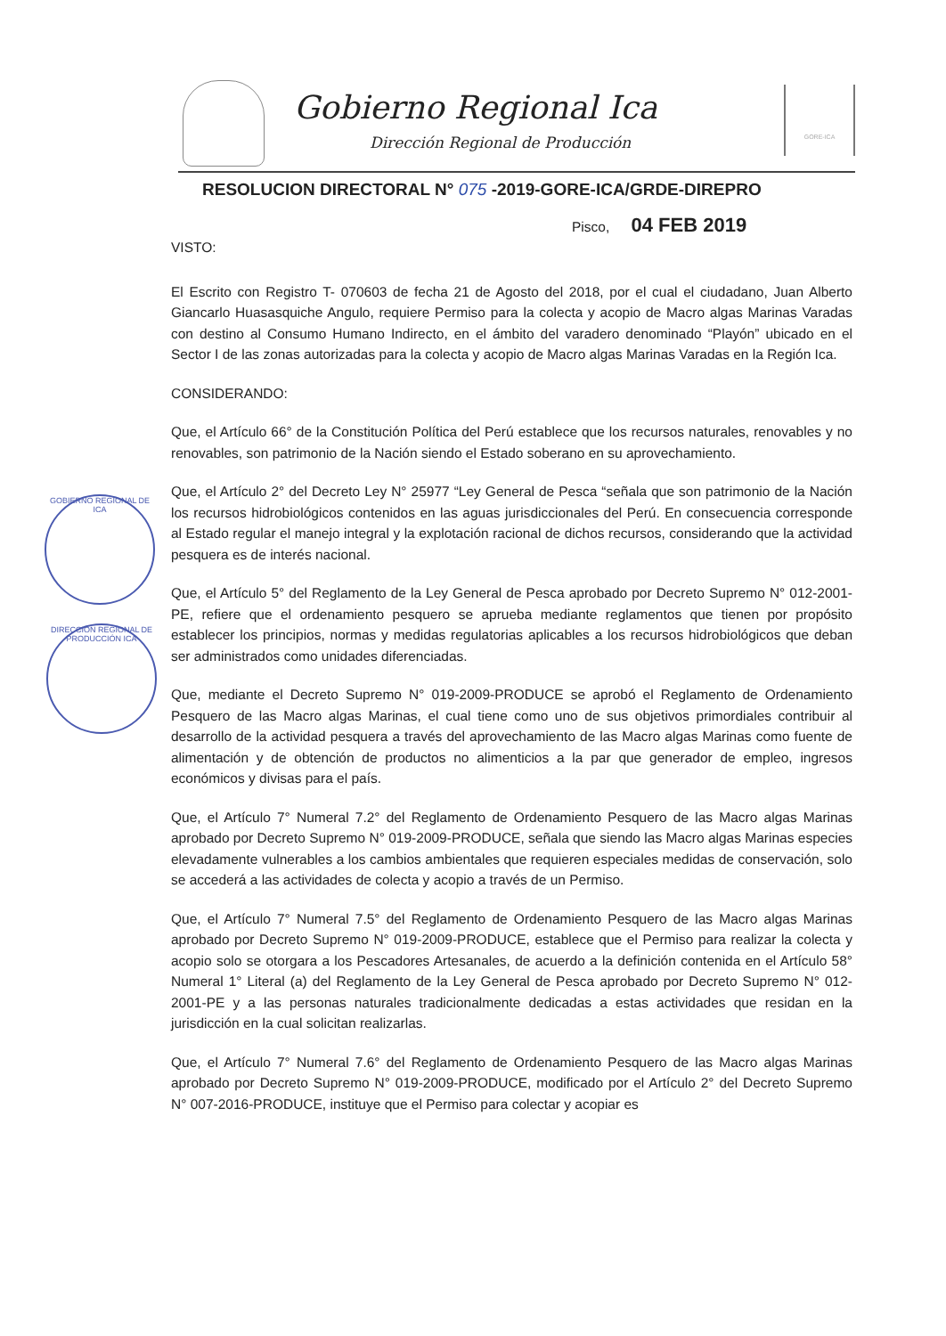Gobierno Regional Ica
Dirección Regional de Producción
GORE-ICA
GOBIERNO REGIONAL DE ICA
DIRECCIÓN REGIONAL DE PRODUCCIÓN ICA
RESOLUCION DIRECTORAL N° 075 -2019-GORE-ICA/GRDE-DIREPRO
Pisco, 04 FEB 2019
VISTO:
El Escrito con Registro T- 070603 de fecha 21 de Agosto del 2018, por el cual el ciudadano, Juan Alberto Giancarlo Huasasquiche Angulo, requiere Permiso para la colecta y acopio de Macro algas Marinas Varadas con destino al Consumo Humano Indirecto, en el ámbito del varadero denominado “Playón” ubicado en el Sector I de las zonas autorizadas para la colecta y acopio de Macro algas Marinas Varadas en la Región Ica.
CONSIDERANDO:
Que, el Artículo 66° de la Constitución Política del Perú establece que los recursos naturales, renovables y no renovables, son patrimonio de la Nación siendo el Estado soberano en su aprovechamiento.
Que, el Artículo 2° del Decreto Ley N° 25977 “Ley General de Pesca “señala que son patrimonio de la Nación los recursos hidrobiológicos contenidos en las aguas jurisdiccionales del Perú. En consecuencia corresponde al Estado regular el manejo integral y la explotación racional de dichos recursos, considerando que la actividad pesquera es de interés nacional.
Que, el Artículo 5° del Reglamento de la Ley General de Pesca aprobado por Decreto Supremo N° 012-2001-PE, refiere que el ordenamiento pesquero se aprueba mediante reglamentos que tienen por propósito establecer los principios, normas y medidas regulatorias aplicables a los recursos hidrobiológicos que deban ser administrados como unidades diferenciadas.
Que, mediante el Decreto Supremo N° 019-2009-PRODUCE se aprobó el Reglamento de Ordenamiento Pesquero de las Macro algas Marinas, el cual tiene como uno de sus objetivos primordiales contribuir al desarrollo de la actividad pesquera a través del aprovechamiento de las Macro algas Marinas como fuente de alimentación y de obtención de productos no alimenticios a la par que generador de empleo, ingresos económicos y divisas para el país.
Que, el Artículo 7° Numeral 7.2° del Reglamento de Ordenamiento Pesquero de las Macro algas Marinas aprobado por Decreto Supremo N° 019-2009-PRODUCE, señala que siendo las Macro algas Marinas especies elevadamente vulnerables a los cambios ambientales que requieren especiales medidas de conservación, solo se accederá a las actividades de colecta y acopio a través de un Permiso.
Que, el Artículo 7° Numeral 7.5° del Reglamento de Ordenamiento Pesquero de las Macro algas Marinas aprobado por Decreto Supremo N° 019-2009-PRODUCE, establece que el Permiso para realizar la colecta y acopio solo se otorgara a los Pescadores Artesanales, de acuerdo a la definición contenida en el Artículo 58° Numeral 1° Literal (a) del Reglamento de la Ley General de Pesca aprobado por Decreto Supremo N° 012-2001-PE y a las personas naturales tradicionalmente dedicadas a estas actividades que residan en la jurisdicción en la cual solicitan realizarlas.
Que, el Artículo 7° Numeral 7.6° del Reglamento de Ordenamiento Pesquero de las Macro algas Marinas aprobado por Decreto Supremo N° 019-2009-PRODUCE, modificado por el Artículo 2° del Decreto Supremo N° 007-2016-PRODUCE, instituye que el Permiso para colectar y acopiar es